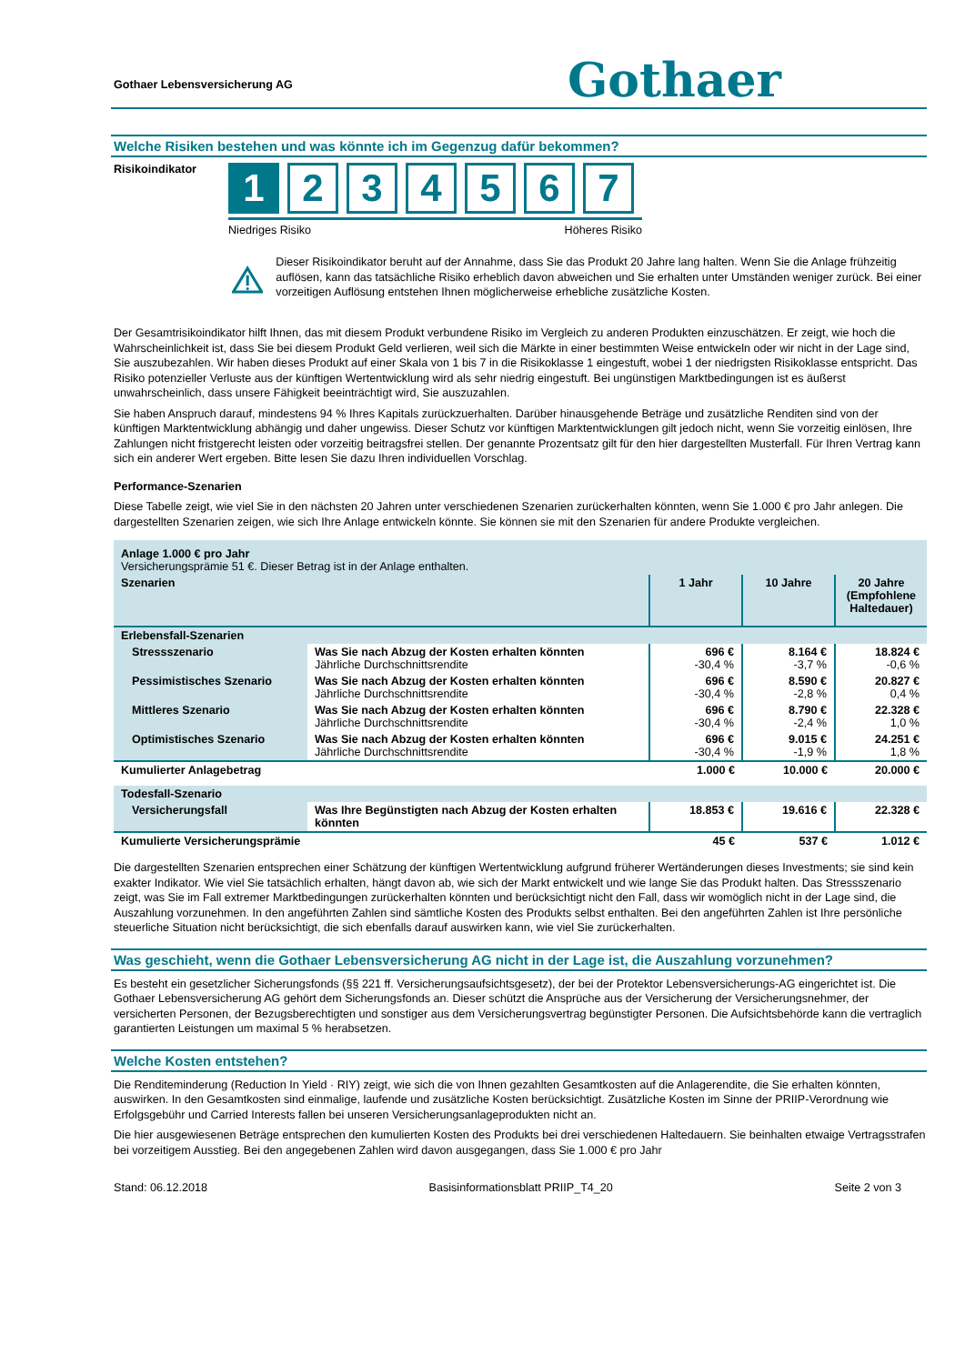Gothaer Lebensversicherung AG Gothaer
Welche Risiken bestehen und was könnte ich im Gegenzug dafür bekommen?
Risikoindikator
1 234567
Niedriges Risiko Höheres Risiko
Dieser Risikoindikator beruht auf der Annahme, dass Sie das Produkt 20 Jahre lang halten. Wenn Sie die Anlage frühzeitig auflösen, kann das tatsächliche Risiko erheblich davon abweichen und Sie erhalten unter Umständen weniger zurück. Bei einer vorzeitigen Auflösung entstehen Ihnen möglicherweise erhebliche zusätzliche Kosten.
Der Gesamtrisikoindikator hilft Ihnen, das mit diesem Produkt verbundene Risiko im Vergleich zu anderen Produkten einzuschätzen. Er zeigt, wie hoch die Wahrscheinlichkeit ist, dass Sie bei diesem Produkt Geld verlieren, weil sich die Märkte in einer bestimmten Weise entwickeln oder wir nicht in der Lage sind, Sie auszubezahlen. Wir haben dieses Produkt auf einer Skala von 1 bis 7 in die Risikoklasse 1 eingestuft, wobei 1 der niedrigsten Risikoklasse entspricht. Das Risiko potenzieller Verluste aus der künftigen Wertentwicklung wird als sehr niedrig eingestuft. Bei ungünstigen Marktbedingungen ist es äußerst unwahrscheinlich, dass unsere Fähigkeit beeinträchtigt wird, Sie auszuzahlen.
Sie haben Anspruch darauf, mindestens 94 % Ihres Kapitals zurückzuerhalten. Darüber hinausgehende Beträge und zusätzliche Renditen sind von der künftigen Marktentwicklung abhängig und daher ungewiss. Dieser Schutz vor künftigen Marktentwicklungen gilt jedoch nicht, wenn Sie vorzeitig einlösen, Ihre Zahlungen nicht fristgerecht leisten oder vorzeitig beitragsfrei stellen. Der genannte Prozentsatz gilt für den hier dargestellten Musterfall. Für Ihren Vertrag kann sich ein anderer Wert ergeben. Bitte lesen Sie dazu Ihren individuellen Vorschlag.
Performance-Szenarien
Diese Tabelle zeigt, wie viel Sie in den nächsten 20 Jahren unter verschiedenen Szenarien zurückerhalten könnten, wenn Sie 1.000 € pro Jahr anlegen. Die dargestellten Szenarien zeigen, wie sich Ihre Anlage entwickeln könnte. Sie können sie mit den Szenarien für andere Produkte vergleichen.
| Anlage 1.000 € pro Jahr Versicherungsprämie 51 €. Dieser Betrag ist in der Anlage enthalten. | | | | |
| Szenarien | | 1 Jahr | 10 Jahre | 20 Jahre (Empfohlene Haltedauer) |
| Erlebensfall-Szenarien | | | | |
| Stressszenario | Was Sie nach Abzug der Kosten erhalten könnten Jährliche Durchschnittsrendite | 696 € -30,4 % | 8.164 € -3,7 % | 18.824 € -0,6 % |
| Pessimistisches Szenario | Was Sie nach Abzug der Kosten erhalten könnten Jährliche Durchschnittsrendite | 696 € -30,4 % | 8.590 € -2,8 % | 20.827 € 0,4 % |
| Mittleres Szenario | Was Sie nach Abzug der Kosten erhalten könnten Jährliche Durchschnittsrendite | 696 € -30,4 % | 8.790 € -2,4 % | 22.328 € 1,0 % |
| Optimistisches Szenario | Was Sie nach Abzug der Kosten erhalten könnten Jährliche Durchschnittsrendite | 696 € -30,4 % | 9.015 € -1,9 % | 24.251 € 1,8 % |
| Kumulierter Anlagebetrag | | 1.000 € | 10.000 € | 20.000 € |
| Todesfall-Szenario | | | | |
| Versicherungsfall | Was Ihre Begünstigten nach Abzug der Kosten erhalten könnten | 18.853 € | 19.616 € | 22.328 € |
| Kumulierte Versicherungsprämie | | 45 € | 537 € | 1.012 € |
Die dargestellten Szenarien entsprechen einer Schätzung der künftigen Wertentwicklung aufgrund früherer Wertänderungen dieses Investments; sie sind kein exakter Indikator. Wie viel Sie tatsächlich erhalten, hängt davon ab, wie sich der Markt entwickelt und wie lange Sie das Produkt halten. Das Stressszenario zeigt, was Sie im Fall extremer Marktbedingungen zurückerhalten könnten und berücksichtigt nicht den Fall, dass wir womöglich nicht in der Lage sind, die Auszahlung vorzunehmen. In den angeführten Zahlen sind sämtliche Kosten des Produkts selbst enthalten. Bei den angeführten Zahlen ist Ihre persönliche steuerliche Situation nicht berücksichtigt, die sich ebenfalls darauf auswirken kann, wie viel Sie zurückerhalten.
Was geschieht, wenn die Gothaer Lebensversicherung AG nicht in der Lage ist, die Auszahlung vorzunehmen?
Es besteht ein gesetzlicher Sicherungsfonds (§§ 221 ff. Versicherungsaufsichtsgesetz), der bei der Protektor Lebensversicherungs-AG eingerichtet ist. Die Gothaer Lebensversicherung AG gehört dem Sicherungsfonds an. Dieser schützt die Ansprüche aus der Versicherung der Versicherungsnehmer, der versicherten Personen, der Bezugsberechtigten und sonstiger aus dem Versicherungsvertrag begünstigter Personen. Die Aufsichtsbehörde kann die vertraglich garantierten Leistungen um maximal 5 % herabsetzen.
Welche Kosten entstehen?
Die Renditeminderung (Reduction In Yield · RIY) zeigt, wie sich die von Ihnen gezahlten Gesamtkosten auf die Anlagerendite, die Sie erhalten könnten, auswirken. In den Gesamtkosten sind einmalige, laufende und zusätzliche Kosten berücksichtigt. Zusätzliche Kosten im Sinne der PRIIP-Verordnung wie Erfolgsgebühr und Carried Interests fallen bei unseren Versicherungsanlageprodukten nicht an.
Die hier ausgewiesenen Beträge entsprechen den kumulierten Kosten des Produkts bei drei verschiedenen Haltedauern. Sie beinhalten etwaige Vertragsstrafen bei vorzeitigem Ausstieg. Bei den angegebenen Zahlen wird davon ausgegangen, dass Sie 1.000 € pro Jahr
Stand: 06.12.2018 Basisinformationsblatt PRIIP_T4_20 Seite 2 von 3